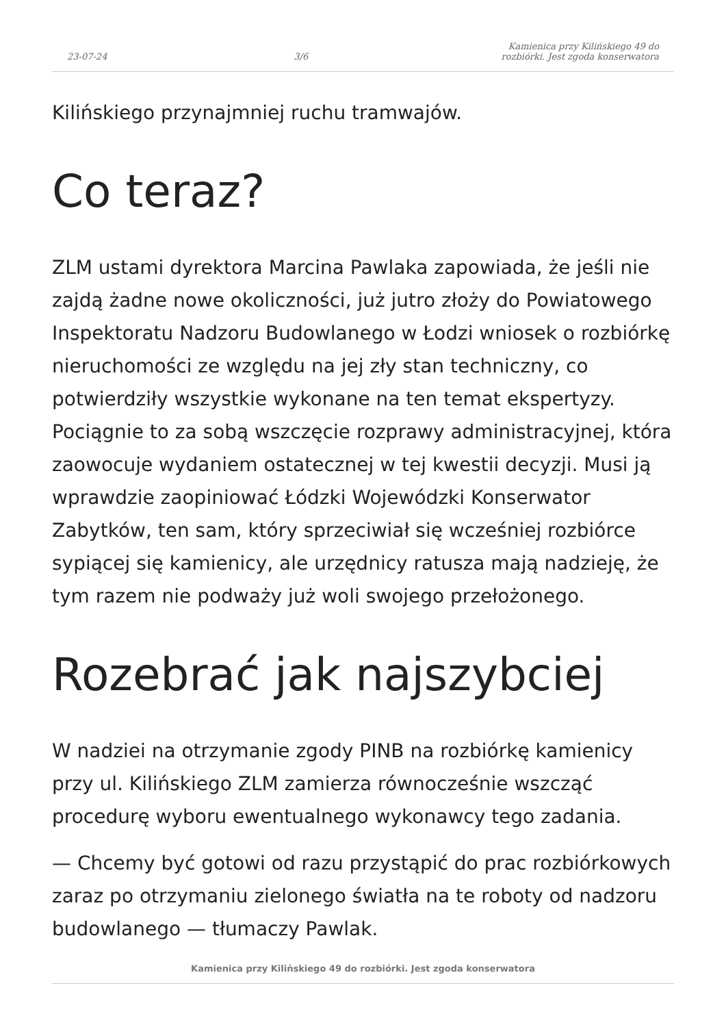23-07-24 3/6 Kamienica przy Kilińskiego 49 do rozbiórki. Jest zgoda konserwatora
Kilińskiego przynajmniej ruchu tramwajów.
Co teraz?
ZLM ustami dyrektora Marcina Pawlaka zapowiada, że jeśli nie zajdą żadne nowe okoliczności, już jutro złoży do Powiatowego Inspektoratu Nadzoru Budowlanego w Łodzi wniosek o rozbiórkę nieruchomości ze względu na jej zły stan techniczny, co potwierdziły wszystkie wykonane na ten temat ekspertyzy. Pociągnie to za sobą wszczęcie rozprawy administracyjnej, która zaowocuje wydaniem ostatecznej w tej kwestii decyzji. Musi ją wprawdzie zaopiniować Łódzki Wojewódzki Konserwator Zabytków, ten sam, który sprzeciwiał się wcześniej rozbiórce sypiącej się kamienicy, ale urzędnicy ratusza mają nadzieję, że tym razem nie podważy już woli swojego przełożonego.
Rozebrać jak najszybciej
W nadziei na otrzymanie zgody PINB na rozbiórkę kamienicy przy ul. Kilińskiego ZLM zamierza równocześnie wszcząć procedurę wyboru ewentualnego wykonawcy tego zadania.
— Chcemy być gotowi od razu przystąpić do prac rozbiórkowych zaraz po otrzymaniu zielonego światła na te roboty od nadzoru budowlanego — tłumaczy Pawlak.
Kamienica przy Kilińskiego 49 do rozbiórki. Jest zgoda konserwatora